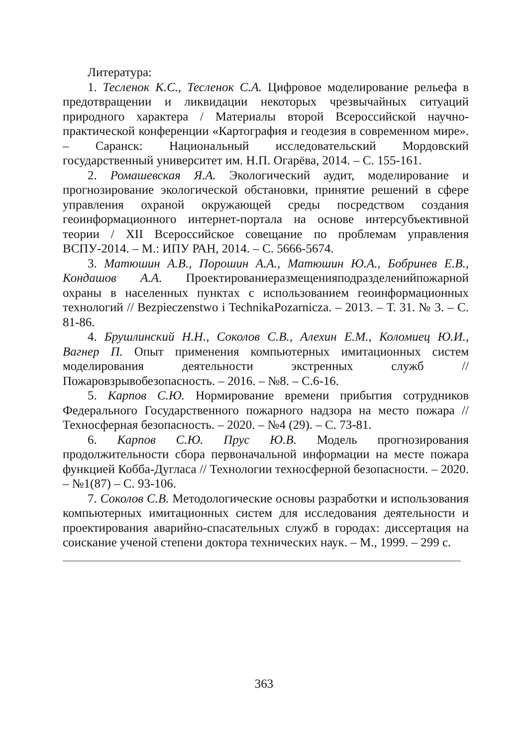Литература:
1. Тесленок К.С., Тесленок С.А. Цифровое моделирование рельефа в предотвращении и ликвидации некоторых чрезвычайных ситуаций природного характера / Материалы второй Всероссийской научно-практической конференции «Картография и геодезия в современном мире». – Саранск: Национальный исследовательский Мордовский государственный университет им. Н.П. Огарёва, 2014. – С. 155-161.
2. Ромашевская Я.А. Экологический аудит, моделирование и прогнозирование экологической обстановки, принятие решений в сфере управления охраной окружающей среды посредством создания геоинформационного интернет-портала на основе интерсубъективной теории / XII Всероссийское совещание по проблемам управления ВСПУ-2014. – М.: ИПУ РАН, 2014. – С. 5666-5674.
3. Матюшин А.В., Порошин А.А., Матюшин Ю.А., Бобринев Е.В., Кондашов А.А. Проектированиеразмещенияподразделенийпожарной охраны в населенных пунктах с использованием геоинформационных технологий // Bezpieczenstwo i TechnikaPozarnicza. – 2013. – Т. 31. № 3. – С. 81-86.
4. Брушлинский Н.Н., Соколов С.В., Алехин Е.М., Коломиец Ю.И., Вагнер П. Опыт применения компьютерных имитационных систем моделирования деятельности экстренных служб // Пожаровзрывобезопасность. – 2016. – №8. – С.6-16.
5. Карпов С.Ю. Нормирование времени прибытия сотрудников Федерального Государственного пожарного надзора на место пожара // Техносферная безопасность. – 2020. – №4 (29). – С. 73-81.
6. Карпов С.Ю. Прус Ю.В. Модель прогнозирования продолжительности сбора первоначальной информации на месте пожара функцией Кобба-Дугласа // Технологии техносферной безопасности. – 2020. – №1(87) – С. 93-106.
7. Соколов С.В. Методологические основы разработки и использования компьютерных имитационных систем для исследования деятельности и проектирования аварийно-спасательных служб в городах: диссертация на соискание ученой степени доктора технических наук. – М., 1999. – 299 с.
363